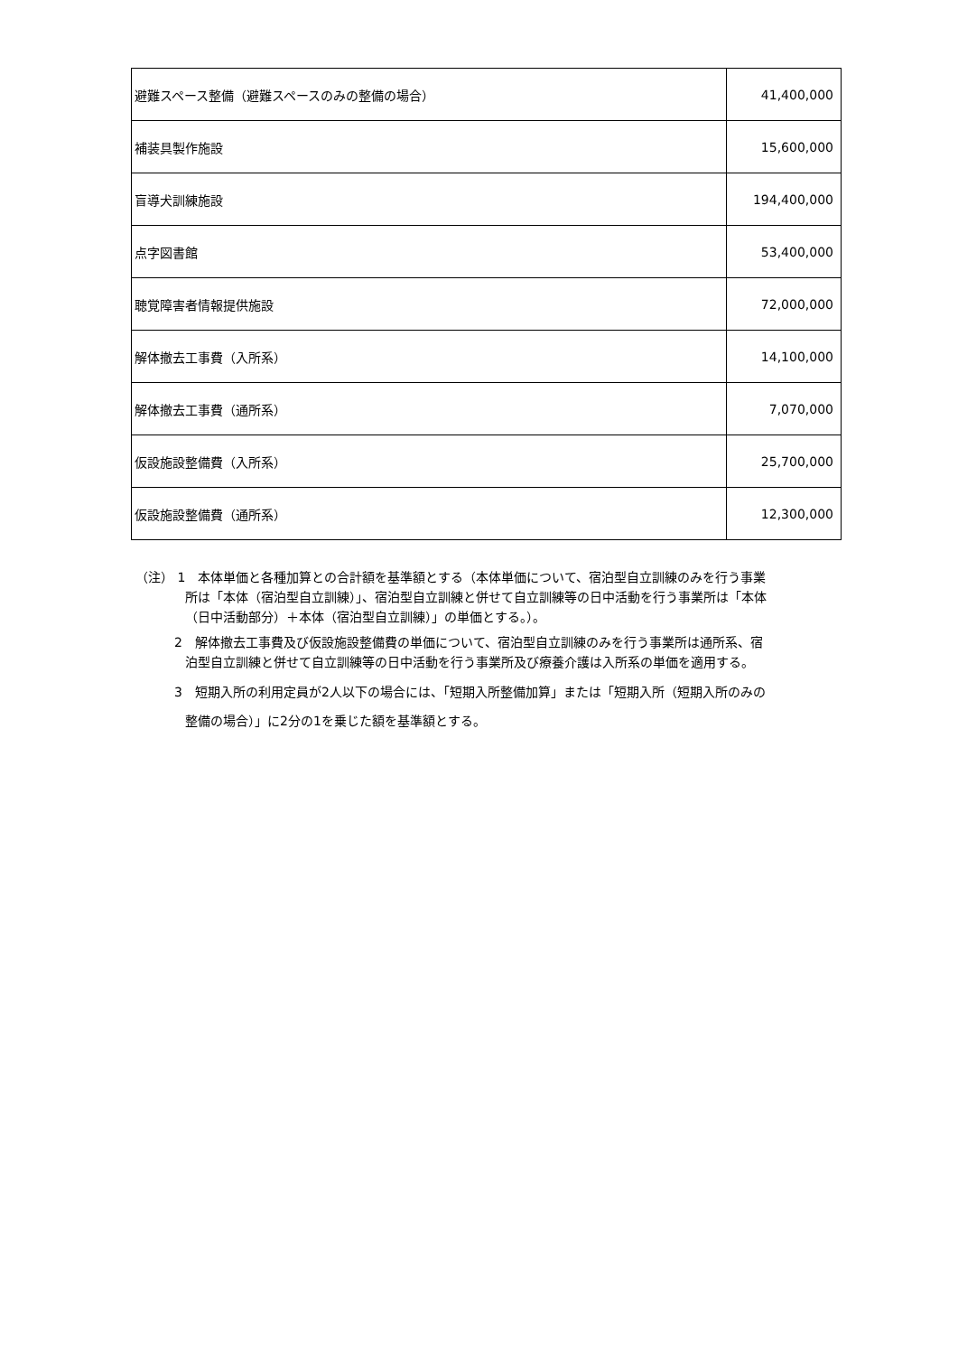| 避難スペース整備（避難スペースのみの整備の場合） | 41,400,000 |
| 補装具製作施設 | 15,600,000 |
| 盲導犬訓練施設 | 194,400,000 |
| 点字図書館 | 53,400,000 |
| 聴覚障害者情報提供施設 | 72,000,000 |
| 解体撤去工事費（入所系） | 14,100,000 |
| 解体撤去工事費（通所系） | 7,070,000 |
| 仮設施設整備費（入所系） | 25,700,000 |
| 仮設施設整備費（通所系） | 12,300,000 |
（注） 1　本体単価と各種加算との合計額を基準額とする（本体単価について、宿泊型自立訓練のみを行う事業所は「本体（宿泊型自立訓練）」、宿泊型自立訓練と併せて自立訓練等の日中活動を行う事業所は「本体（日中活動部分）＋本体（宿泊型自立訓練）」の単価とする。）。
2　解体撤去工事費及び仮設施設整備費の単価について、宿泊型自立訓練のみを行う事業所は通所系、宿泊型自立訓練と併せて自立訓練等の日中活動を行う事業所及び療養介護は入所系の単価を適用する。
3　短期入所の利用定員が2人以下の場合には、「短期入所整備加算」または「短期入所（短期入所のみの整備の場合）」に2分の1を乗じた額を基準額とする。